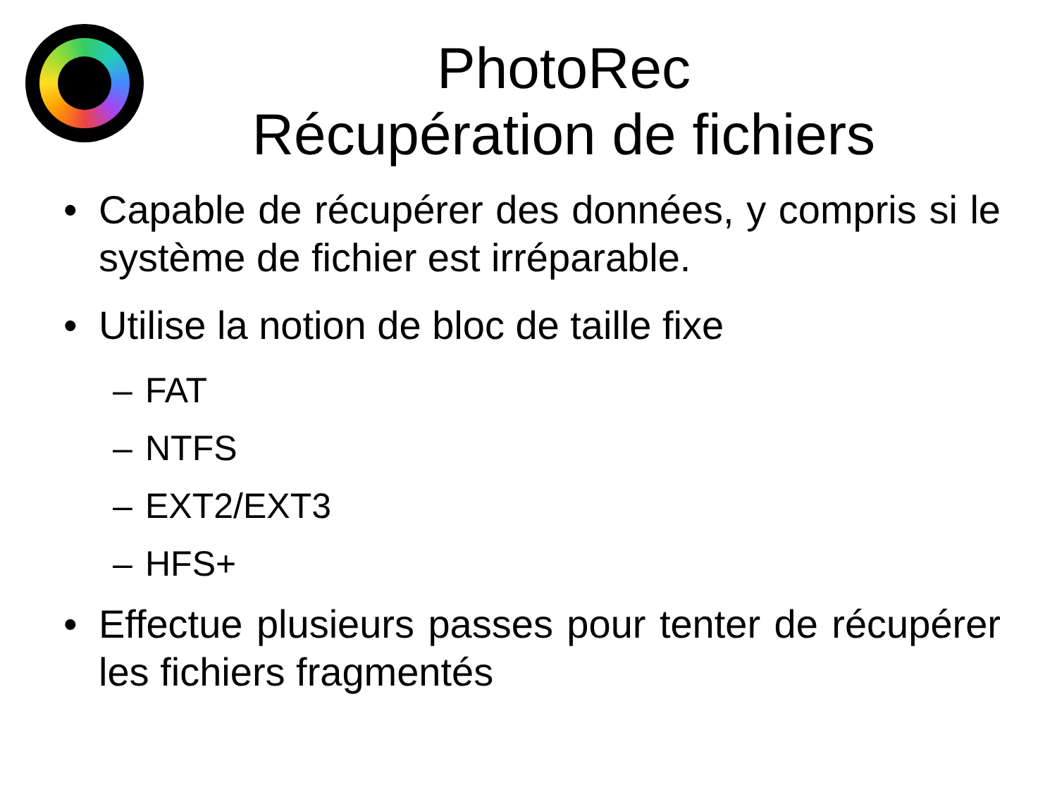PhotoRec
Récupération de fichiers
• Capable de récupérer des données, y compris si le système de fichier est irréparable.
• Utilise la notion de bloc de taille fixe
– FAT
– NTFS
– EXT2/EXT3
– HFS+
• Effectue plusieurs passes pour tenter de récupérer les fichiers fragmentés